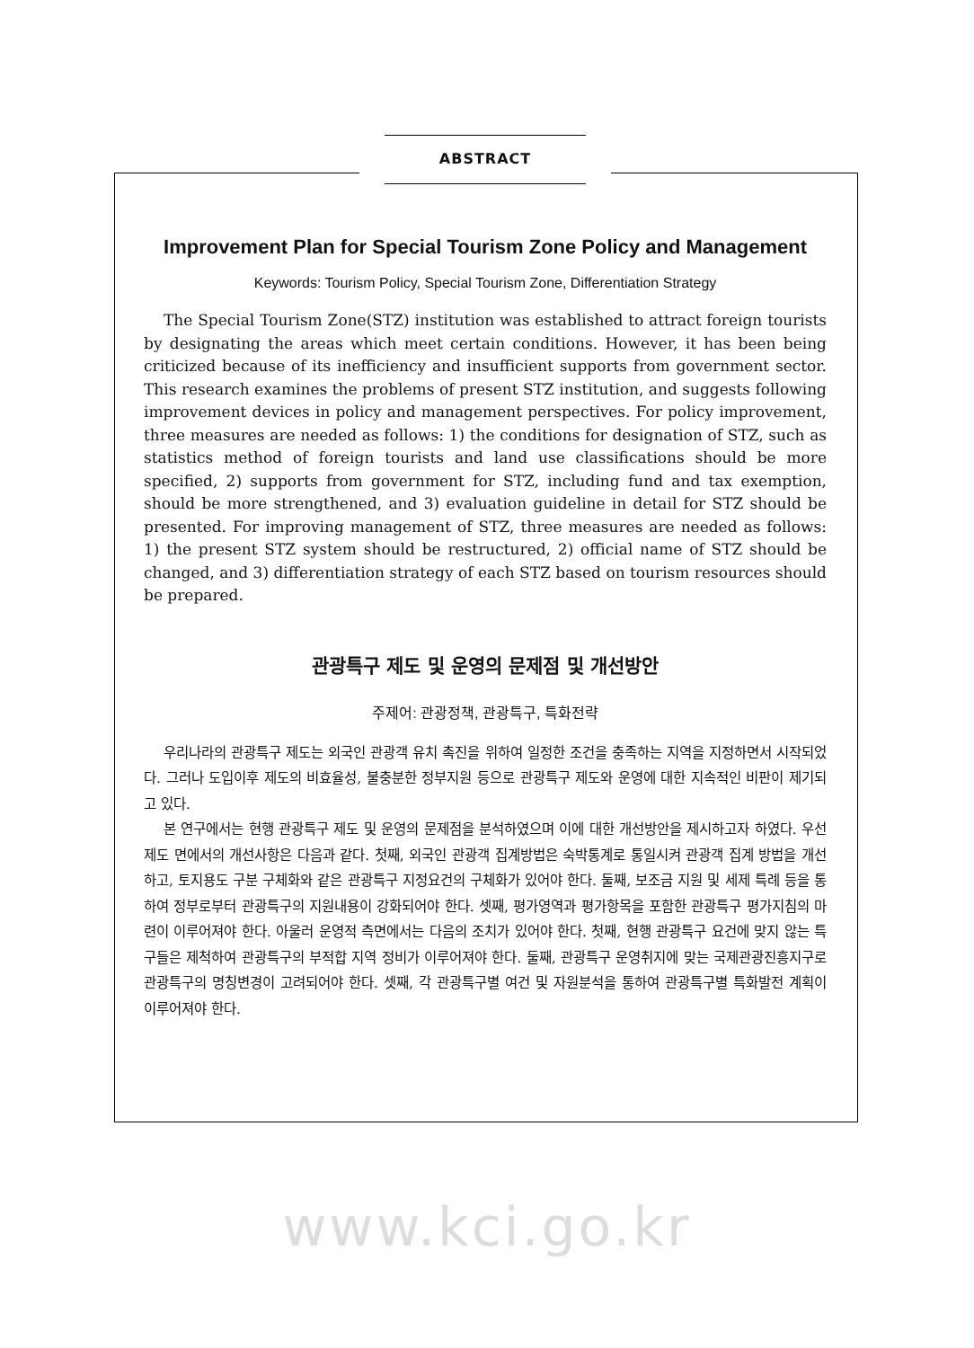ABSTRACT
Improvement Plan for Special Tourism Zone Policy and Management
Keywords: Tourism Policy, Special Tourism Zone, Differentiation Strategy
The Special Tourism Zone(STZ) institution was established to attract foreign tourists by designating the areas which meet certain conditions. However, it has been being criticized because of its inefficiency and insufficient supports from government sector. This research examines the problems of present STZ institution, and suggests following improvement devices in policy and management perspectives. For policy improvement, three measures are needed as follows: 1) the conditions for designation of STZ, such as statistics method of foreign tourists and land use classifications should be more specified, 2) supports from government for STZ, including fund and tax exemption, should be more strengthened, and 3) evaluation guideline in detail for STZ should be presented. For improving management of STZ, three measures are needed as follows: 1) the present STZ system should be restructured, 2) official name of STZ should be changed, and 3) differentiation strategy of each STZ based on tourism resources should be prepared.
관광특구 제도 및 운영의 문제점 및 개선방안
주제어: 관광정책, 관광특구, 특화전략
우리나라의 관광특구 제도는 외국인 관광객 유치 촉진을 위하여 일정한 조건을 충족하는 지역을 지정하면서 시작되었다. 그러나 도입이후 제도의 비효율성, 불충분한 정부지원 등으로 관광특구 제도와 운영에 대한 지속적인 비판이 제기되고 있다.
본 연구에서는 현행 관광특구 제도 및 운영의 문제점을 분석하였으며 이에 대한 개선방안을 제시하고자 하였다. 우선 제도 면에서의 개선사항은 다음과 같다. 첫째, 외국인 관광객 집계방법은 숙박통계로 통일시켜 관광객 집계 방법을 개선하고, 토지용도 구분 구체화와 같은 관광특구 지정요건의 구체화가 있어야 한다. 둘째, 보조금 지원 및 세제 특례 등을 통하여 정부로부터 관광특구의 지원내용이 강화되어야 한다. 셋째, 평가영역과 평가항목을 포함한 관광특구 평가지침의 마련이 이루어져야 한다. 아울러 운영적 측면에서는 다음의 조치가 있어야 한다. 첫째, 현행 관광특구 요건에 맞지 않는 특구들은 제척하여 관광특구의 부적합 지역 정비가 이루어져야 한다. 둘째, 관광특구 운영취지에 맞는 국제관광진흥지구로 관광특구의 명칭변경이 고려되어야 한다. 셋째, 각 관광특구별 여건 및 자원분석을 통하여 관광특구별 특화발전 계획이 이루어져야 한다.
www.kci.go.kr